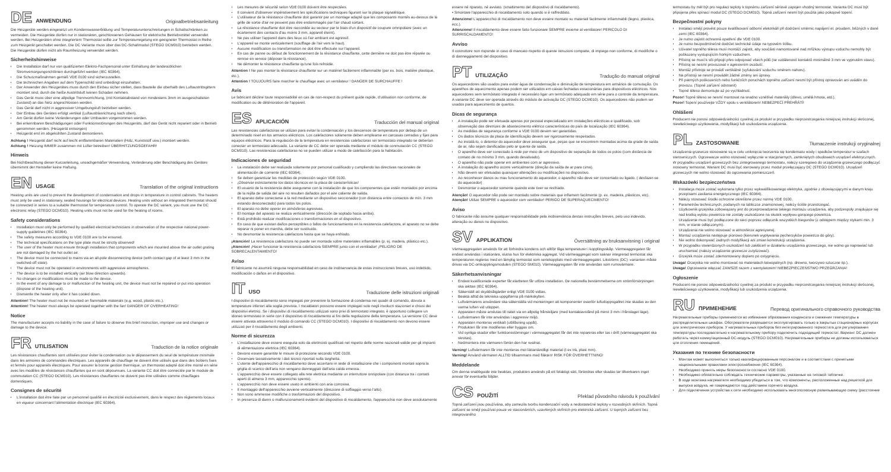DE ANWENDUNG
Originalbetriebsanleitung
Die Heizgeräte werden eingesetzt um Kondenswasserbildung und Temperaturunterschreitungen in Schaltschränken zu vermeiden. Die Heizgeräte dürfen nur in stationären, geschlossenen Gehäusen für elektrische Betriebsmittel verwendet werden. Bei Heizgeräten ohne integriertem Thermostat sollte zur Temperaturregelung ein geeigneter Thermostat in Reihe zum Heizgerät geschaltet werden. Die DC Variante muss über das DC-Schaltmodul (STEGO DCM010) betrieben werden. Die Heizgeräte dürfen nicht als Raumheizung verwendet werden.
Sicherheitshinweise
Die Installation darf nur von qualifizierten Elektro-Fachpersonal unter Einhaltung der landesüblichen Stromversorgungsrichtlinien durchgeführt werden (IEC 60364).
Die Schutzmaßnahmen gemäß VDE 0100 sind sicherzustellen.
Die technischen Angaben auf dem Typenschild sind unbedingt einzuhalten.
Der Anwender des Heizgerätes muss durch den Einbau sicher stellen, dass Bauteile die oberhalb des Luftaustrittsgitters montiert sind, durch die heiße Austrittsluft keinen Schaden nehmen.
Das Gerät muss über eine allpolige Trennvorrichtung, (mit Kontaktabstand von mindestens 3mm im ausgeschalteten Zustand) an das Netz angeschlossen werden.
Das Gerät darf nicht in aggressiver Umgebungsluft betrieben werden.
Der Einbau des Gerätes erfolgt vertikal (Luftausblasrichtung nach oben).
Am Gerät dürfen keine Veränderungen oder Umbauten vorgenommen werden.
Bei erkennbaren Beschädigungen oder Funktionsstörungen des Heizgeräts, darf das Gerät nicht repariert oder in Betrieb genommen werden. (Heizgerät entsorgen)
Heizgerät erst im abgekühlten Zustand demontieren.
Achtung ! Heizgerät darf nicht auf leicht entflammbaren Materialien (Holz, Kunststoff usw.) montiert werden.
Achtung ! Heizung IMMER zusammen mit Lüfter betreiben! ÜBERHITZUNGSGEFAHR!
Hinweis
Bei Nichtbeachtung dieser Kurzanleitung, unsachgemäßer Verwendung, Veränderung oder Beschädigung des Gerätes übernimmt der Hersteller keine Haftung.
EN USAGE
Translation of the original instructions
Heating units are used to prevent the development of condensation and drops in temperature in control cabinets. The heaters must only be used in stationary, sealed housings for electrical devices. Heating units without an integrated thermostat should be connected in series to a suitable thermostat for temperature control. To operate the DC variant, you must use the DC electronic relay (STEGO DCM010). Heating units must not be used for the heating of rooms.
Safety considerations
Installation must only be performed by qualified electrical technicians in observation of the respective national power-supply guidelines (IEC 60364).
The safety measures according to VDE 0100 are to be ensured.
The technical specifications on the type plate must be strictly observed!
The user of the heater must ensure through installation that components which are mounted above the air outlet grating are not damaged by the hot outlet air.
The device must be connected to mains via an all-pole disconnecting device (with contact gap of at least 3 mm in the switched-off state).
The device must not be operated in environments with aggressive atmospheres.
The device is to be installed vertically (air blow direction upwards).
No changes or modifications must be made to the device.
In the event of any damage to or malfunction of the heating unit, the device must not be repaired or put into operation (dispose of the heating unit).
Dismantle the heater only after it has cooled down.
Attention! The heater must not be mounted on flammable materials (e.g. wood, plastic etc.).
Attention! The heater must always be operated together with the fan! DANGER OF OVERHEATING!
Notice
The manufacturer accepts no liability in the case of failure to observe this brief instruction, improper use and changes or damage to the device.
FR UTILISATION
Traduction de la notice originale
Les résistances chauffantes sont utilisées pour éviter la condensation ou le dépassement du seuil de température minimale dans les armoires de commandes électriques. Les appareils de chauffage ne doivent être utilisés que dans des boîtiers fixes et fermés pour appareils électriques. Pour assurer la bonne gestion thermique, un thermostat adapté doit être monté en série avec les modèles de résistances chauffantes qui en sont dépourvues. La variante CC doit être connectée par le module de commutation CC (STEGO DCM010). Les résistances chauffantes ne doivent pas être utilisées comme chauffages domestiques.
Consignes de sécurité
L'installation doit être faite par un personnel qualifié en électricité exclusivement, dans le respect des règlements locaux en vigueur concernant l'alimentation électrique (IEC 60364).
Les mesures de sécurité selon VDE 0100 doivent être respectées.
Il convient d'observer impérativement les spécifications techniques figurant sur la plaque signalétique.
L'utilisateur de la résistance chauffante doit garantir par un montage adapté que les composants montés au-dessus de la grille de sortie d'air ne peuvent pas être endommagés par l'air chaud sortant.
La résistance chauffante doit être raccordée au secteur par le biais d'un dispositif de coupure omnipolaire (avec un écartement des contacts d'au moins 3 mm, appareil éteint).
Ne pas utiliser l'appareil dans des lieux où l'air ambiant est agressif.
L'appareil se monte verticalement (soufflage de l'air vers le haut).
Aucune modification ou transformation ne doit être effectuée sur l'appareil.
En cas de panne ou défaut de fonctionnement de la résistance chauffante, cette dernière ne doit pas être réparée ou remise en service (déposer la résistance).
Ne démonter la résistance chauffante qu'une fois refroidie.
Attention ! Ne pas monter la résistance chauffante sur un matériel facilement inflammable (par ex. bois, matière plastique, etc.).
Attention ! TOUJOURS faire marcher le chauffage avec un ventilateur ! DANGER DE SURCHAUFFE !
Avis
Le fabricant décline toute responsabilité en cas de non-respect du présent guide rapide, d'utilisation non conforme, de modification ou de détérioration de l'appareil.
ES APLICACIÓN
Traducción del manual original
Las resistencias calefactoras se utilizan para evitar la condensación y los descensos de temperatura por debajo de un determinado nivel en los armarios eléctricos. Los calefactores solamente deben emplearse en carcasas cerradas y fijas para equipos eléctricos. Para la regulación de la temperatura en resistencias calefactoras sin termostato integrado se deberían conectar un termostato adecuado. La variante de CC debe ser operada mediante el módulo de conmutación CC (STEGO DCM010). Las resistencias calefactoras no se pueden utilizar a modo de calefacción para la habitación.
Indicaciones de seguridad
La instalación debe ser realizada solamente por personal cualificado y cumpliendo las directivas nacionales de alimentación de corriente (IEC 60364).
Se deben garantizar las medidas de protección según VDE 0100.
¡Observar estrictamente los datos técnicos en la placa de características!
El usuario de la resistencia debe asegurarse con la instalación de que los componentes que estén montados por encima de la rejilla de salida del aire no resulten dañados por el aire caliente de salida.
El aparato debe conectarse a la red mediante un dispositivo seccionador (con distancia entre contactos de mín. 3 mm estando desconectado) para todos los polos.
El aparato no debe operar en atmósferas agresivas.
El montaje del aparato se realiza verticalmente (dirección de soplado hacia arriba).
Está prohibido realizar modificaciones o transformaciones en el dispositivo.
En caso de que existan daños perceptibles o fallos de funcionamiento en la resistencia calefactora, el aparato no se debe reparar ni poner en marcha, debe ser sustituido.
No desmontar la resistencia calefactora hasta que se haya enfriado.
¡Atención! La resistencia calefactora no puede ser montada sobre materiales inflamables (p. ej. madera, plástico etc.).
¡Atención! ¡Hacer funcionar la resistencia calefactora SIEMPRE junto con el ventilador! ¡PELIGRO DE SOBRECALENTAMIENTO!
Aviso
El fabricante no asumirá ninguna responsabilidad en caso de inobservancia de estas instrucciones breves, uso indebido, modificación o daños en el dispositivo.
IT USO
Traduzione delle istruzioni originali
I dispositivi di riscaldamento sono impiegati per prevenire la formazione di condensa nei quadri di comando, dovuta a temperature inferiori alla soglia prevista. I riscaldatori possono essere impiegati solo negli involucri stazionari e chiusi dei dispositivi elettrici. Se i dispositivi di riscaldamento utilizzati sono privi di termostato integrato, è opportuno collegare un idoneo termostato in serie con il dispositivo di riscaldamento ai fini della regolazione della temperatura. La versione CC deve essere attivata attraverso il modulo di comando CC (STEGO DCM010). I dispositivi di riscaldamento non devono essere utilizzati per il riscaldamento degli ambienti.
Norme di sicurezza
L'installazione deve essere eseguita solo da elettricisti qualificati nel rispetto delle norme nazionali valide per gli impianti di alimentazione elettrica (IEC 60364).
Devono essere garantite le misure di protezione secondo VDE 0100.
Osservare tassativamente i dati tecnici riportati sulla targhetta.
L'utente dell'apparecchio di riscaldamento deve accertarsi in sede di installazione che i componenti montati sopra la griglia di scarico dell'aria non vengano danneggiati dall'aria calda emessa.
L'apparecchio deve essere collegato alla rete elettrica mediante un interruttore onnipolare (con distanza tra i contatti aperti di almeno 3 mm, apparecchio spento).
L'apparecchio non deve essere usato in ambienti con aria corrosiva.
Il montaggio dell'apparecchio avviene verticalmente (direzione di soffiaggio verso l'alto).
Non sono ammesse modifiche o trasformazioni del dispositivo.
In presenza di danni o malfunzionamenti evidenti del dispositivo di riscaldamento, l'apparecchio non deve assolutamente
essere né riparato, né avviato. (smaltimento del dispositivo di riscaldamento).
• Smontare l'apparecchio di riscaldamento solo quando si è raffreddato.
Attenzione! L'apparecchio di riscaldamento non deve essere montato su materiali facilmente infiammabili (legno, plastica, ecc.).
Attenzione! Il riscaldamento deve essere fatto funzionare SEMPRE insieme al ventilatore! PERICOLO DI SURRISCALDAMENTO!
Avviso
Il costruttore non risponde in caso di mancato rispetto di queste istruzioni compatte, di impiego non conforme, di modifiche o di danneggiamenti del dispositivo.
PT UTILIZAÇÃO
Tradução do manual original
Os aquecedores são usados para evitar água de condensação e diminuição de temperatura em armários de comutação. Os aparelhos de aquecimento apenas podem ser utilizados em caixas fechadas estacionárias para dispositivos eléctricos. Nos aquecedores sem termóstato integrado é necessário ligar um termóstato adequado em série para o controle da temperatura. A variante DC deve ser operada através do módulo de activação DC (STEGO DCM010). Os aquecedores não podem ser usados para aquecimento de quartos.
Dicas de segurança
A instalação pode ser efetuada apenas por pessoal especializado em instalações eléctricas e qualificado, sob observação das diretrizes de abastecimento elétrico características do país de localização (IEC 60364).
As medidas de segurança conforme a VDE 0100 devem ser garantidas.
Os dados técnicos da placa de identificação devem ser rigorosamente respeitados.
Ao instalá-lo, o detentor do aquecedor deve assegurar que, peças que se encontrem montadas acima da grade de saída de ar, não sejam danificadas pelo ar quente de saída.
O aparelho deve ser conectado à rede por meio de um dispositivo de separação de todos os polos (com distância de contato de no mínimo 3 mm, quando desativado).
O aparelho não pode operar em ambientes com ar agressivo.
A instalação do aparelho ocorre verticalmente (direção da saída de ar para cima).
Não devem ser efetuadas quaisquer alterações ou modificações no dispositivo.
Ao reconhecer danos ou mau funcionamento do aquecedor, o aparelho não deve ser concertado ou ligado. ( desfazer-se do aquecedor)
Desmontar o aquecedor somente quando este tiver se resfriado.
Atenção! O aquecedor não pode ser montado sobre materiais que inflamem facilmente (p. ex. madeira, plásticos, etc).
Atenção! Utilize SEMPRE o aquecedor com ventilador! PERIGO DE SUPERAQUECIMENTO!
Aviso
O fabricante não assume qualquer responsabilidade pela inobservância destas instruções breves, pelo uso indevido, alteração ou danos no dispositivo.
SV APPLIKATION
Översättning av bruksanvisning i original
Värmeaggregaten används för att förhindra kondens och alltför låga temperaturer i kopplingsskåp. Värmeaggregaten får endast användas i stationära, slutna hus för elektriska aggregat. Vid värmeaggregat som saknar integrerad termostat ska temperaturen regleras med en lämplig termostat som seriekopplats med värmeaggregatet. Likströms (DC) -varianten måste drivas via DC-omkopplingsmodulen (STEGO SM010). Värmeaggregaten får inte användas som rumsvärmare.
Säkerhetsanvisningar
Endast kvalificerade experter får elarbeten får utföra installation. De nationella bestämmelserna om strömförsörjningen ska iakttas (IEC 60364).
Säkerställ att skyddsåtgärder enligt VDE 0100 vidtas.
Beakta alltid de tekniska uppgifterna på märkskylten.
Luftvärmarens användare ska säkerställa vid monteringen att komponenter ovanför luftutloppsgallret inte skadas av den varma luften vid utloppet.
Apparaten måste anslutas till nätet via en allpolig frånskiljare (med kontaktavstånd på minst 3 mm i frånslaget läge).
Luftvärmaren får inte användas i aggressiv miljö.
Apparaten monteras vertikalt (utblåsning uppåt).
Produkten får inte modifieras eller byggas om.
Vid synliga skador eller funktionsstörningar i värmeaggregatet får det inte repareras eller tas i drift (värmeaggregatet ska skrotas).
Nedmontera inte värmaren förrän den har svalnat.
Varning! Luftvärmaren får inte monteras mot lättantändligt material (t ex trä, plast mm).
Varning! Använd värmaren ALLTID tillsammans med fläkten! RISK FÖR ÖVERHETTNING!
Meddelande
Om denna snabbguide inte beaktas, produkten används på ett felaktigt sätt, förändras eller skadas tar tillverkaren inget ansvar för eventuella följder.
CS POUŽITÍ
Překlad původního návodu k používání
Topná zařízení jsou používána, aby zamezila tvorbu kondenzační vody a nedostatečné teploty v rozvodných skříních. Topná zařízení se smějí používat pouze ve stacionárních, uzavřených skříních pro elektrická zařízení. U topných zařízení bez integrovaného
termostatu by měl být pro regulaci teploty k topnému zařízení sériově zapojen vhodný termostat. Varianta DC musí být připojena přes spínací modul DC (STEGO DCM010). Topná zařízení nesmí být použita jako pokojové topení.
Bezpečnostní pokyny
Instalaci smějí provést pouze kvalifikovaní odborní elektrikáři při dodržení směrnic napájení el. proudem, běžných v dané zemi (IEC 60364).
Je nutno zajistit ochranná opatření dle VDE 0100.
Je nutno bezpodmínečně dodržet technické údaje na typovém štítku.
Uživatel topného tělesa musí montáží zajistit, aby součásti namontované nad mřížkou výstupu vzduchu nemohly být poškozeny vystupujícím horkým vzduchem.
Přístroj se musí k síti připojit přes odpojovač všech pólů (se vzdáleností kontaktů minimálně 3 mm ve vypnutém stavu).
Přístroj se nesmí provozovat v agresivním ovzduší.
Montáž přístroje se provádí vertikálně (vyfukování vzduchu směrem nahoru).
Na přístroji se nesmí provádět žádné změny ani úpravy.
Při patrných poškozeních nebo funkčních poruchách topného zařízení nesmí být přístroj opravován ani uváděn do provozu. (Topné zařízení odstranit)
Topné těleso demontujte až po vychladnutí.
Pozor! Topné těleso se nesmí montovat na snadno vznětlivé materiály (dřevo, umělá hmota, atd.).
Pozor! Topení používejte VŽDY spolu s ventilátorem! NEBEZPEČÍ PŘEHŘÁTÍ!
Ohlášení
Producent nie ponosi odpowiedzialności cywilnej za produkt w przypadku nieprzestrzegania niniejszej instrukcji skróconej, niewłaściwego użytkowania, modyfikacji lub uszkodzenia urządzenia.
PL ZASTOSOWANIE
Tłumaczenie instrukcji oryginalnej
Urządzenia grzewcze stosowane są w celu uniknięcia tworzenia się kondensatu wody i spadków temperatur w szafach sterowniczych. Ogrzewacze wolno stosować wyłącznie w stacjonarnych, zamkniętych obudowach urządzeń elektrycznych. W przypadku urządzeń grzewczych bez zintegrowanego termostatu, należy szeregowo do urządzenia grzewczego podłączyć stosowny termostat. Wariant DC musi być sterowany przez moduł przełączający DC (STEGO DCM010). Urządzeń grzewczych nie wolno stosować do ogrzewania pomieszczeń.
Wskazówki bezpieczeństwa
Instalacja może zostać wykonana tylko przez wykwalifikowanego elektryka, zgodnie z obowiązującymi w danym kraju przepisami zasilania energetycznego (IEC 60364).
Należy stosować środki ochronne określone przez normę VDE 0100.
Parametrów technicznych, podanych na tabliczce znamionowej, należy ściśle przestrzegać.
Użytkownik grzejnika zobowiązany jest do przeprowadzenia takiego montażu urządzenia, aby podzespoły znajdujące się nad kratką wylotu powietrza nie zostały uszkodzone na skutek wypływu gorącego powietrza.
Urządzenie musi być podłączone do sieci poprzez odłącznik wszystkich biegunów (z odstępem między stykami min. 3 mm, w stanie odłączonym).
Urządzenia nie wolno stosować w atmosferze agresywnej.
Montaż urządzenia następuje pionowo (kierunek wypływania pęcherzyków powietrza do góry).
Nie wolno dokonywać żadnych modyfikacji ani zmian konstrukcji urządzenia.
W przypadku stwierdzonych uszkodzeń lub zakłóceń w działaniu urządzenia grzewczego, nie wolno go naprawiać lub uruchamiać (należy urządzenie grzewcze zutylizować).
Grzejnik może zostać zdemontowany dopiero po ostygnięciu.
Uwaga! Grzejnika nie wolno montować na materiałach łatwopalnych (np. drewno, tworzywo sztuczne itp.).
Uwaga! Ogrzewanie włączać ZAWSZE razem z wentylatorem! NIEBEZPIECZEŃSTWO PRZEGRZANIA!
Ogłoszenie
Producent nie ponosi odpowiedzialności cywilnej za produkt w przypadku nieprzestrzegania niniejszej instrukcji skróconej, niewłaściwego użytkowania, modyfikacji lub uszkodzenia urządzenia.
RU ПРИМЕНЕНИЕ
Перевод оригинального справочного руководства
Нагревательные приборы применяются во избежание образования конденсата и снижения температуры в распределительных шкафах. Обогреватели разрешается эксплуатировать только в закрытых стационарных корпусах для электрических приборов. У нагревательных приборов без интегрированного термостата для регулирования температуры последовательно к нагревательному прибору подключить подходящий термостат. Вариант DC должен работать через коммутационный DC-модуль (STEGO DCM010). Нагревательные приборы не должны использоваться для отопления помещений.
Указания по технике безопасности
Монтаж может выполняться только квалифицированным персоналом и в соответствии с принятыми национальными правилами электроснабжения (IEC 60364).
Необходимо принять меры безопасности согласно VDE 0100.
Необходимо обязательно соблюдать технические параметры, указанные на типовой табличке.
В ходе монтажа нагревателя необходимо убедиться в том, что компоненты, расположенные над решеткой для выпуска воздуха, не повреждаются под действием горячего воздуха.
Для подключения устройства к сети необходимо использовать многополюсную развязывающую схему (расстояние